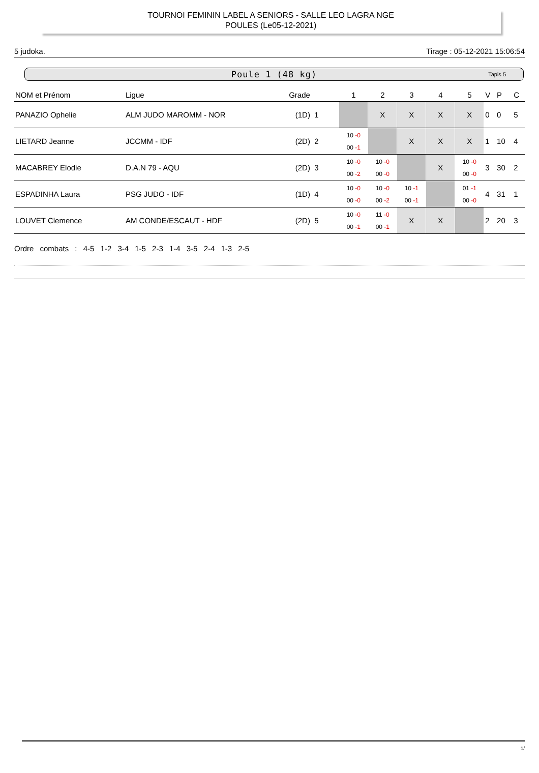TOURNOI FEMININ LABEL A SENIORS - SALLE LEO LAGRA NGE
POULES (Le05-12-2021)
5 judoka. Tirage : 05-12-2021 15:06:54
Poule 1 (48 kg) Tapis 5
| NOM et Prénom | Ligue | Grade | 1 | 2 | 3 | 4 | 5 | V | P | C |
| --- | --- | --- | --- | --- | --- | --- | --- | --- | --- | --- |
| PANAZIO Ophelie | ALM JUDO MAROMM - NOR | (1D) 1 | | X | X | X | X | 0 | 0 | 5 |
| LIETARD Jeanne | JCCMM - IDF | (2D) 2 | 10 -0 00 -1 | | X | X | X | 1 | 10 | 4 |
| MACABREY Elodie | D.A.N 79 - AQU | (2D) 3 | 10 -0 00 -2 | 10 -0 00 -0 | | X | 10 -0 00 -0 | 3 | 30 | 2 |
| ESPADINHA Laura | PSG JUDO - IDF | (1D) 4 | 10 -0 00 -0 | 10 -0 00 -2 | 10 -1 00 -1 | | 01 -1 00 -0 | 4 | 31 | 1 |
| LOUVET Clemence | AM CONDE/ESCAUT - HDF | (2D) 5 | 10 -0 00 -1 | 11 -0 00 -1 | X | X | | 2 | 20 | 3 |
Ordre combats : 4-5 1-2 3-4 1-5 2-3 1-4 3-5 2-4 1-3 2-5
1/